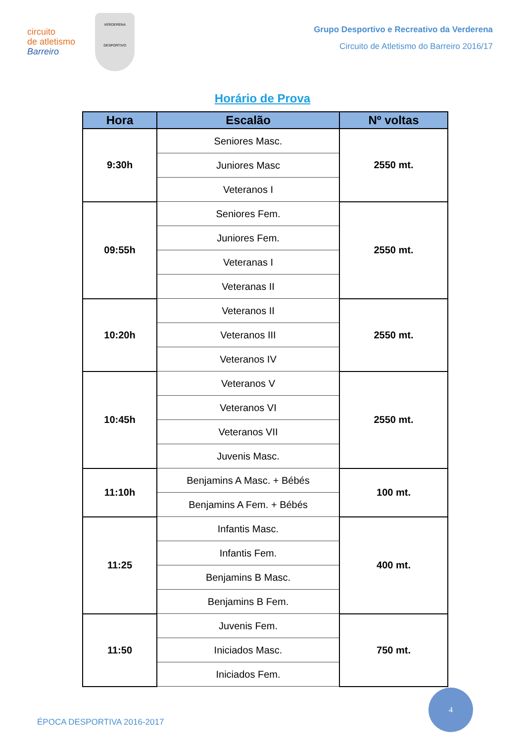circuito
de atletismo
Barreiro
VERDERENA
DESPORTIVO
Grupo Desportivo e Recreativo da Verderena
Circuito de Atletismo do Barreiro 2016/17
Horário de Prova
| Hora | Escalão | Nº voltas |
| --- | --- | --- |
| 9:30h | Seniores Masc. | 2550 mt. |
| | Juniores Masc | |
| | Veteranos I | |
| 09:55h | Seniores Fem. | 2550 mt. |
| | Juniores Fem. | |
| | Veteranas I | |
| | Veteranas II | |
| 10:20h | Veteranos II | 2550 mt. |
| | Veteranos III | |
| | Veteranos IV | |
| 10:45h | Veteranos V | 2550 mt. |
| | Veteranos VI | |
| | Veteranos VII | |
| | Juvenis Masc. | |
| 11:10h | Benjamins A Masc. + Bébés | 100 mt. |
| | Benjamins A Fem. + Bébés | |
| 11:25 | Infantis Masc. | 400 mt. |
| | Infantis Fem. | |
| | Benjamins B Masc. | |
| | Benjamins B Fem. | |
| 11:50 | Juvenis Fem. | 750 mt. |
| | Iniciados Masc. | |
| | Iniciados Fem. | |
ÉPOCA DESPORTIVA 2016-2017
4